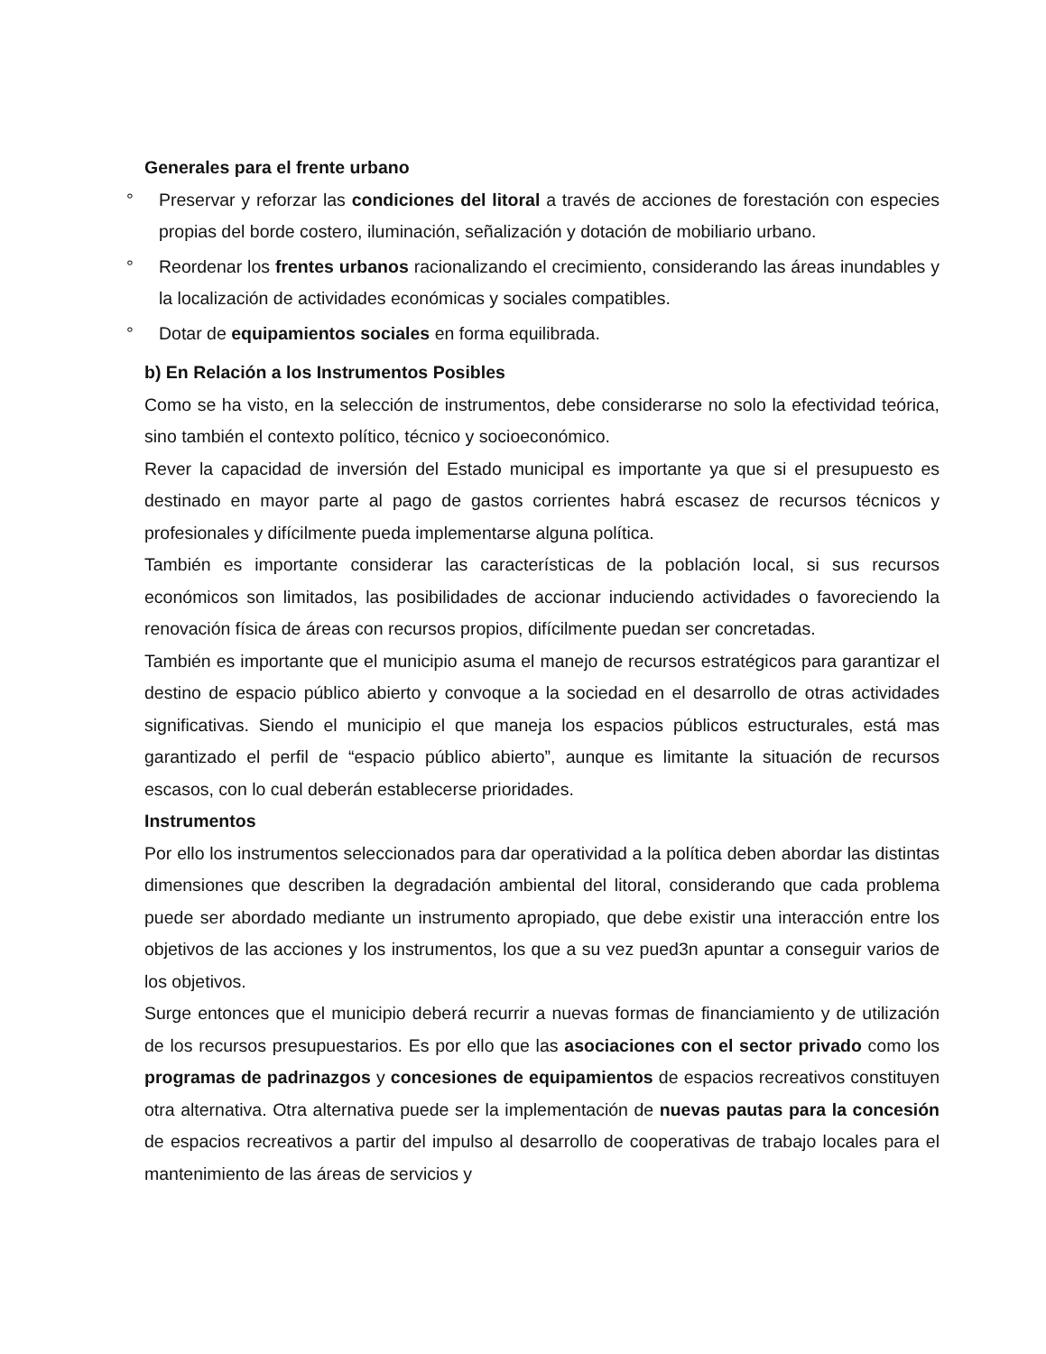Generales para el frente urbano
° Preservar y reforzar las condiciones del litoral a través de acciones de forestación con especies propias del borde costero, iluminación, señalización y dotación de mobiliario urbano.
° Reordenar los frentes urbanos racionalizando el crecimiento, considerando las áreas inundables y la localización de actividades económicas y sociales compatibles.
° Dotar de equipamientos sociales en forma equilibrada.
b) En Relación a los Instrumentos Posibles
Como se ha visto, en la selección de instrumentos, debe considerarse no solo la efectividad teórica, sino también el contexto político, técnico y socioeconómico.
Rever la capacidad de inversión del Estado municipal es importante ya que si el presupuesto es destinado en mayor parte al pago de gastos corrientes habrá escasez de recursos técnicos y profesionales y difícilmente pueda implementarse alguna política.
También es importante considerar las características de la población local, si sus recursos económicos son limitados, las posibilidades de accionar induciendo actividades o favoreciendo la renovación física de áreas con recursos propios, difícilmente puedan ser concretadas.
También es importante que el municipio asuma el manejo de recursos estratégicos para garantizar el destino de espacio público abierto y convoque a la sociedad en el desarrollo de otras actividades significativas. Siendo el municipio el que maneja los espacios públicos estructurales, está mas garantizado el perfil de “espacio público abierto”, aunque es limitante la situación de recursos escasos, con lo cual deberán establecerse prioridades.
Instrumentos
Por ello los instrumentos seleccionados para dar operatividad a la política deben abordar las distintas dimensiones que describen la degradación ambiental del litoral, considerando que cada problema puede ser abordado mediante un instrumento apropiado, que debe existir una interacción entre los objetivos de las acciones y los instrumentos, los que a su vez pued3n apuntar a conseguir varios de los objetivos.
Surge entonces que el municipio deberá recurrir a nuevas formas de financiamiento y de utilización de los recursos presupuestarios. Es por ello que las asociaciones con el sector privado como los programas de padrinazgos y concesiones de equipamientos de espacios recreativos constituyen otra alternativa. Otra alternativa puede ser la implementación de nuevas pautas para la concesión de espacios recreativos a partir del impulso al desarrollo de cooperativas de trabajo locales para el mantenimiento de las áreas de servicios y